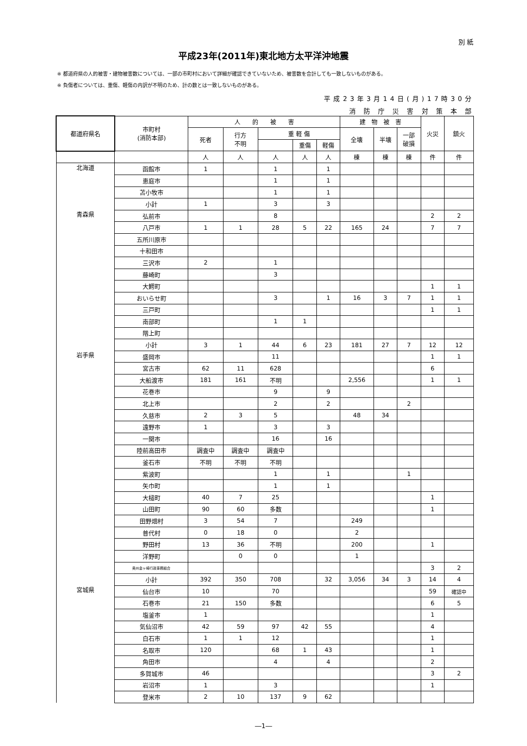別 紙
平成23年(2011年)東北地方太平洋沖地震
※ 都道府県の人的被害・建物被害数については、一部の市町村において詳細が確認できていないため、被害数を合計しても一致しないものがある。
※ 負傷者については、重傷、軽傷の内訳が不明のため、計の数とは一致しないものがある。
平成23年3月14日(月)17時30分
消 防 庁 災 害 対 策 本 部
| 都道府県名 | 市町村 (消防本部) | 人 的 被 害 | | | | | 建 物 被 害 | | | 火災 | 鎮火 |
| --- | --- | --- | --- | --- | --- | --- | --- | --- | --- | --- | --- |
| | | 死者 | 行方 不明 | 重 軽 傷 | | | 全壊 | 半壊 | 一部 破損 | | |
| | | | | | 重傷 | 軽傷 | | | | | |
| | | 人 | 人 | 人 | 人 | 人 | 棟 | 棟 | 棟 | 件 | 件 |
| 北海道 | 函館市 | 1 | | 1 | | 1 | | | | | |
| | 恵庭市 | | | 1 | | 1 | | | | | |
| | 苫小牧市 | | | 1 | | 1 | | | | | |
| | 小計 | 1 | | 3 | | 3 | | | | | |
| 青森県 | 弘前市 | | | 8 | | | | | | 2 | 2 |
| | 八戸市 | 1 | 1 | 28 | 5 | 22 | 165 | 24 | | 7 | 7 |
| | 五所川原市 | | | | | | | | | | |
| | 十和田市 | | | | | | | | | | |
| | 三沢市 | 2 | | 1 | | | | | | | |
| | 藤崎町 | | | 3 | | | | | | | |
| | 大鰐町 | | | | | | | | | 1 | 1 |
| | おいらせ町 | | | 3 | | 1 | 16 | 3 | 7 | 1 | 1 |
| | 三戸町 | | | | | | | | | 1 | 1 |
| | 南部町 | | | 1 | 1 | | | | | | |
| | 階上町 | | | | | | | | | | |
| | 小計 | 3 | 1 | 44 | 6 | 23 | 181 | 27 | 7 | 12 | 12 |
| 岩手県 | 盛岡市 | | | 11 | | | | | | 1 | 1 |
| | 宮古市 | 62 | 11 | 628 | | | | | | 6 | |
| | 大船渡市 | 181 | 161 | 不明 | | | 2,556 | | | 1 | 1 |
| | 花巻市 | | | 9 | | 9 | | | | | |
| | 北上市 | | | 2 | | 2 | | | 2 | | |
| | 久慈市 | 2 | 3 | 5 | | | 48 | 34 | | | |
| | 遠野市 | 1 | | 3 | | 3 | | | | | |
| | 一関市 | | | 16 | | 16 | | | | | |
| | 陸前高田市 | 調査中 | 調査中 | 調査中 | | | | | | | |
| | 釜石市 | 不明 | 不明 | 不明 | | | | | | | |
| | 紫波町 | | | 1 | | 1 | | | 1 | | |
| | 矢巾町 | | | 1 | | 1 | | | | | |
| | 大槌町 | 40 | 7 | 25 | | | | | | 1 | |
| | 山田町 | 90 | 60 | 多数 | | | | | | 1 | |
| | 田野畑村 | 3 | 54 | 7 | | | 249 | | | | |
| | 普代村 | 0 | 18 | 0 | | | 2 | | | | |
| | 野田村 | 13 | 36 | 不明 | | | 200 | | | 1 | |
| | 洋野町 | | 0 | 0 | | | 1 | | | | |
| | 奥州金ヶ崎行政事務組合 | | | | | | | | | 3 | 2 |
| | 小計 | 392 | 350 | 708 | | 32 | 3,056 | 34 | 3 | 14 | 4 |
| 宮城県 | 仙台市 | 10 | | 70 | | | | | | 59 | 確認中 |
| | 石巻市 | 21 | 150 | 多数 | | | | | | 6 | 5 |
| | 塩釜市 | 1 | | | | | | | | 1 | |
| | 気仙沼市 | 42 | 59 | 97 | 42 | 55 | | | | 4 | |
| | 白石市 | 1 | 1 | 12 | | | | | | 1 | |
| | 名取市 | 120 | | 68 | 1 | 43 | | | | 1 | |
| | 角田市 | | | 4 | | 4 | | | | 2 | |
| | 多賀城市 | 46 | | | | | | | | 3 | 2 |
| | 岩沼市 | 1 | | 3 | | | | | | 1 | |
| | 登米市 | 2 | 10 | 137 | 9 | 62 | | | | | |
―1―